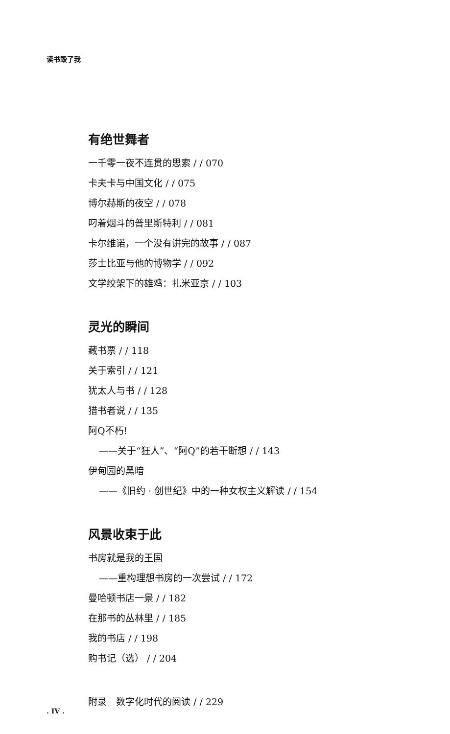读书毁了我
有绝世舞者
一千零一夜不连贯的思索 / / 070
卡夫卡与中国文化 / / 075
博尔赫斯的夜空 / / 078
叼着烟斗的普里斯特利 / / 081
卡尔维诺，一个没有讲完的故事 / / 087
莎士比亚与他的博物学 / / 092
文学绞架下的雄鸡：扎米亚京 / / 103
灵光的瞬间
藏书票 / / 118
关于索引 / / 121
犹太人与书 / / 128
猎书者说 / / 135
阿Q不朽!
——关于“狂人”、“阿Q”的若干断想 / / 143
伊甸园的黑暗
——《旧约 · 创世纪》中的一种女权主义解读 / / 154
风景收束于此
书房就是我的王国
——重构理想书房的一次尝试 / / 172
曼哈顿书店一景 / / 182
在那书的丛林里 / / 185
我的书店 / / 198
购书记（选） / / 204
附录　数字化时代的阅读 / / 229
. IV .